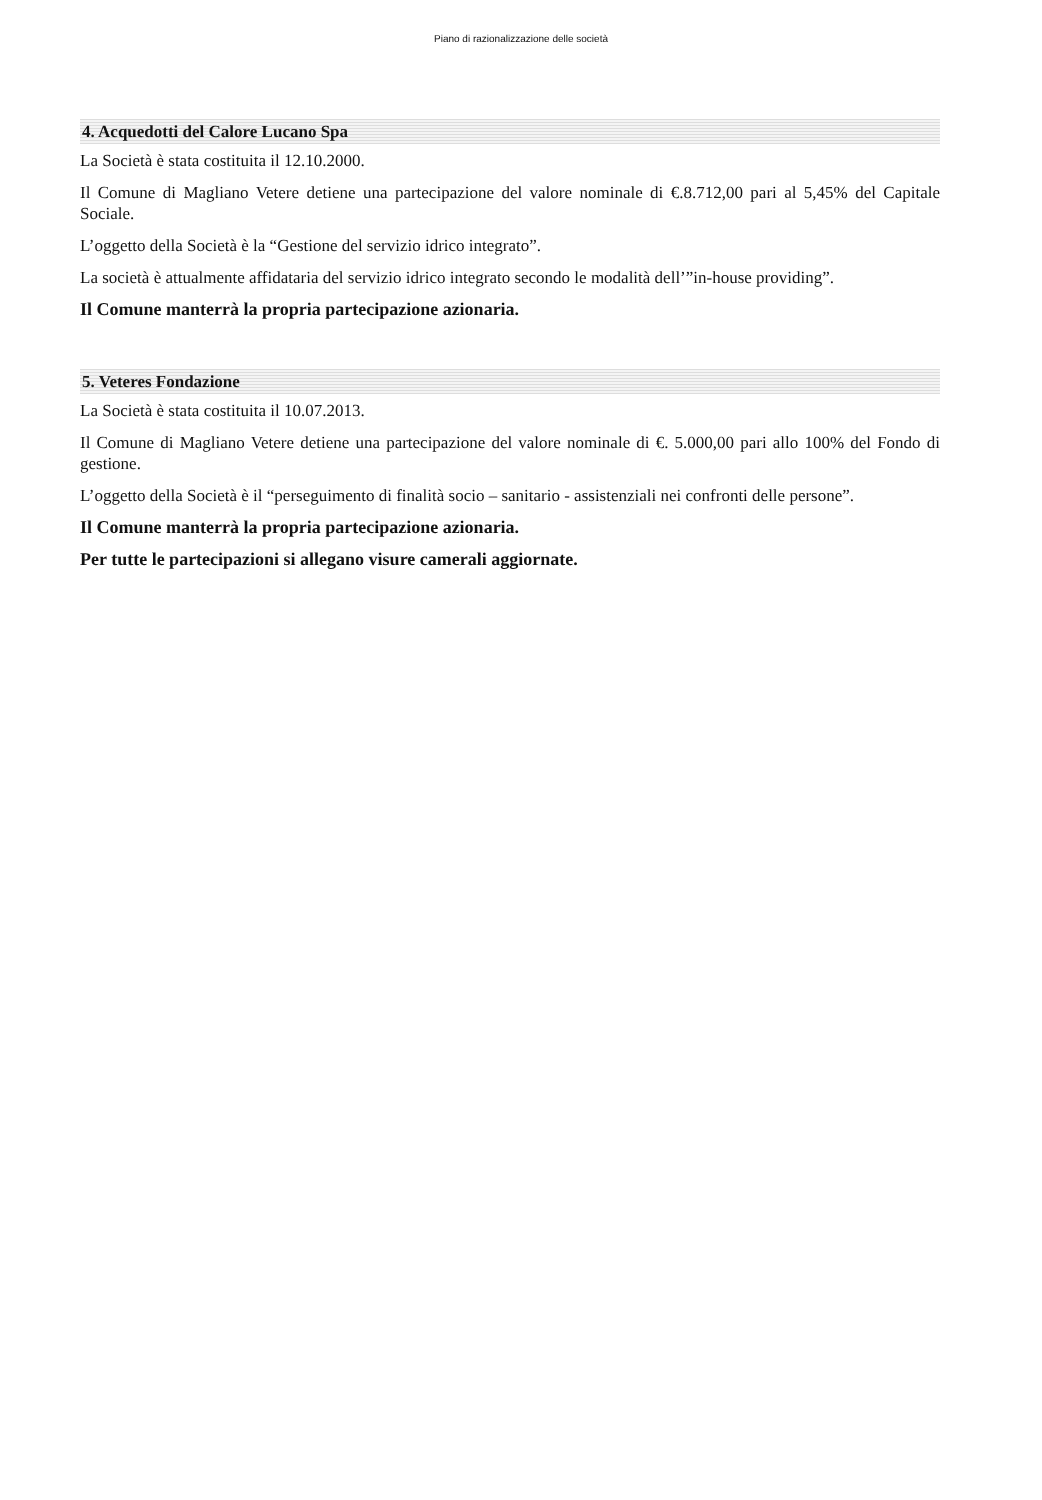Piano di razionalizzazione delle società
4. Acquedotti del Calore Lucano Spa
La Società è stata costituita il 12.10.2000.
Il Comune di Magliano Vetere detiene una partecipazione del valore nominale di €.8.712,00 pari al 5,45% del Capitale Sociale.
L’oggetto della Società è la “Gestione del servizio idrico integrato”.
La società è attualmente affidataria del servizio idrico integrato secondo le modalità dell’”in-house providing”.
Il Comune manterrà la propria partecipazione azionaria.
5. Veteres Fondazione
La Società è stata costituita il 10.07.2013.
Il Comune di Magliano Vetere detiene una partecipazione del valore nominale di €. 5.000,00 pari allo 100% del Fondo di gestione.
L’oggetto della Società è il “perseguimento di finalità socio – sanitario - assistenziali nei confronti delle persone”.
Il Comune manterrà la propria partecipazione azionaria.
Per tutte le partecipazioni si allegano visure camerali aggiornate.